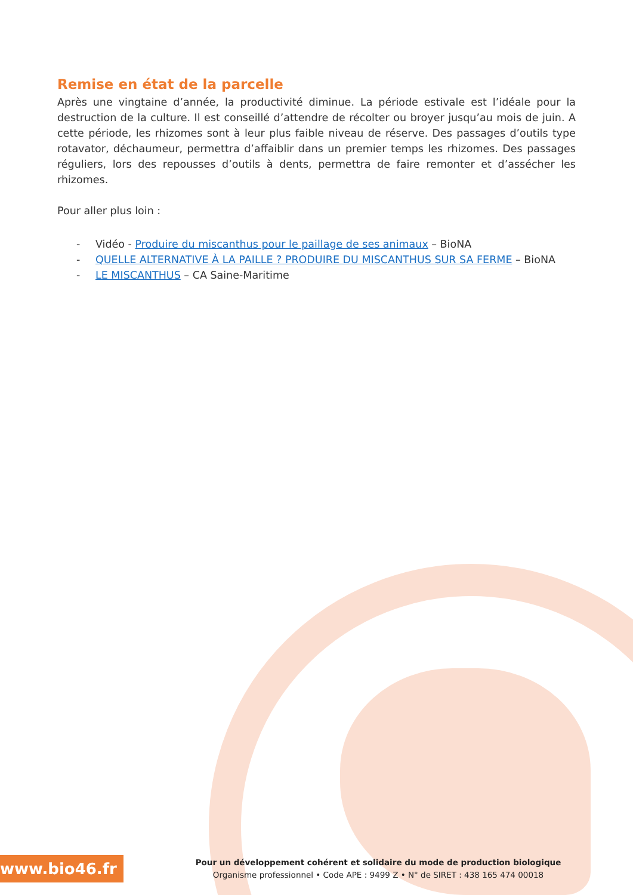Remise en état de la parcelle
Après une vingtaine d’année, la productivité diminue. La période estivale est l’idéale pour la destruction de la culture. Il est conseillé d’attendre de récolter ou broyer jusqu’au mois de juin. A cette période, les rhizomes sont à leur plus faible niveau de réserve. Des passages d’outils type rotavator, déchaumeur, permettra d’affaiblir dans un premier temps les rhizomes. Des passages réguliers, lors des repousses d’outils à dents, permettra de faire remonter et d’assécher les rhizomes.
Pour aller plus loin :
- Vidéo - Produire du miscanthus pour le paillage de ses animaux – BioNA
- QUELLE ALTERNATIVE À LA PAILLE ? PRODUIRE DU MISCANTHUS SUR SA FERME – BioNA
- LE MISCANTHUS – CA Saine-Maritime
www.bio46.fr
Pour un développement cohérent et solidaire du mode de production biologique
Organisme professionnel • Code APE : 9499 Z • N° de SIRET : 438 165 474 00018